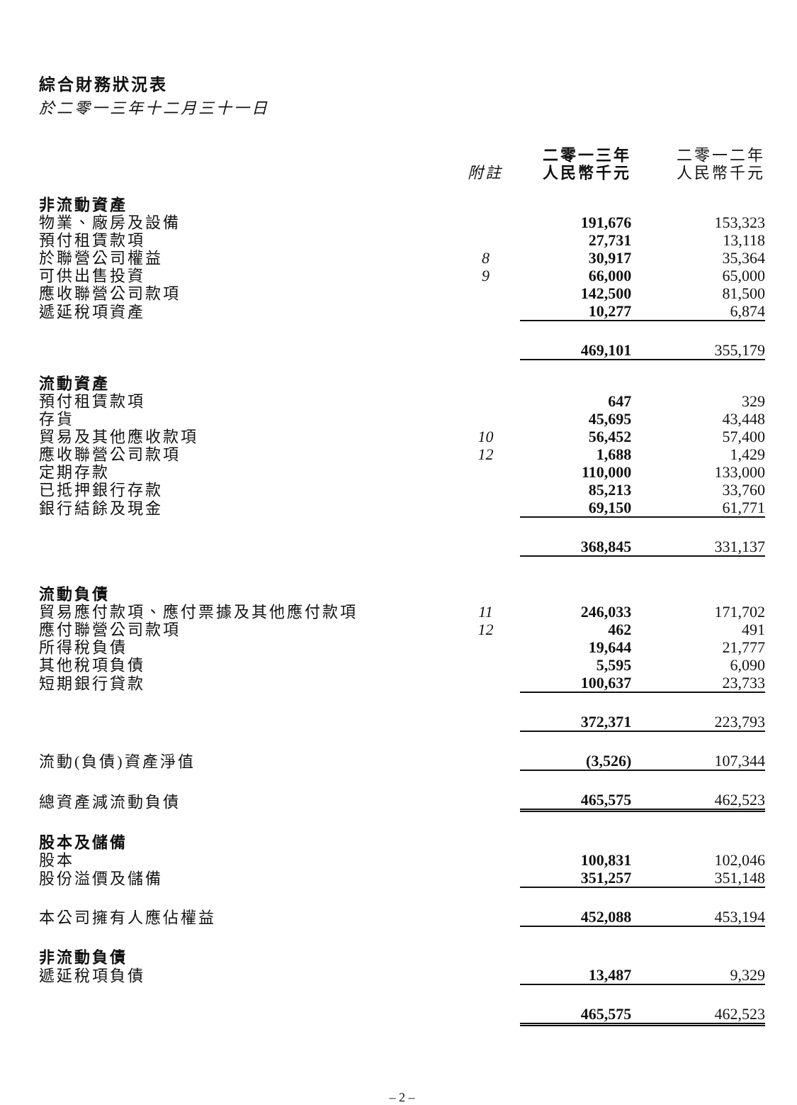綜合財務狀況表
於二零一三年十二月三十一日
| | 附註 | 二零一三年 人民幣千元 | 二零一二年 人民幣千元 |
| --- | --- | --- | --- |
| 非流動資產 | | | |
| 物業、廠房及設備 | | 191,676 | 153,323 |
| 預付租賃款項 | | 27,731 | 13,118 |
| 於聯營公司權益 | 8 | 30,917 | 35,364 |
| 可供出售投資 | 9 | 66,000 | 65,000 |
| 應收聯營公司款項 | | 142,500 | 81,500 |
| 遞延稅項資產 | | 10,277 | 6,874 |
| | | 469,101 | 355,179 |
| 流動資產 | | | |
| 預付租賃款項 | | 647 | 329 |
| 存貨 | | 45,695 | 43,448 |
| 貿易及其他應收款項 | 10 | 56,452 | 57,400 |
| 應收聯營公司款項 | 12 | 1,688 | 1,429 |
| 定期存款 | | 110,000 | 133,000 |
| 已抵押銀行存款 | | 85,213 | 33,760 |
| 銀行結餘及現金 | | 69,150 | 61,771 |
| | | 368,845 | 331,137 |
| 流動負債 | | | |
| 貿易應付款項、應付票據及其他應付款項 | 11 | 246,033 | 171,702 |
| 應付聯營公司款項 | 12 | 462 | 491 |
| 所得稅負債 | | 19,644 | 21,777 |
| 其他稅項負債 | | 5,595 | 6,090 |
| 短期銀行貸款 | | 100,637 | 23,733 |
| | | 372,371 | 223,793 |
| 流動(負債)資產淨值 | | (3,526) | 107,344 |
| 總資產減流動負債 | | 465,575 | 462,523 |
| 股本及儲備 | | | |
| 股本 | | 100,831 | 102,046 |
| 股份溢價及儲備 | | 351,257 | 351,148 |
| 本公司擁有人應佔權益 | | 452,088 | 453,194 |
| 非流動負債 | | | |
| 遞延稅項負債 | | 13,487 | 9,329 |
| | | 465,575 | 462,523 |
– 2 –